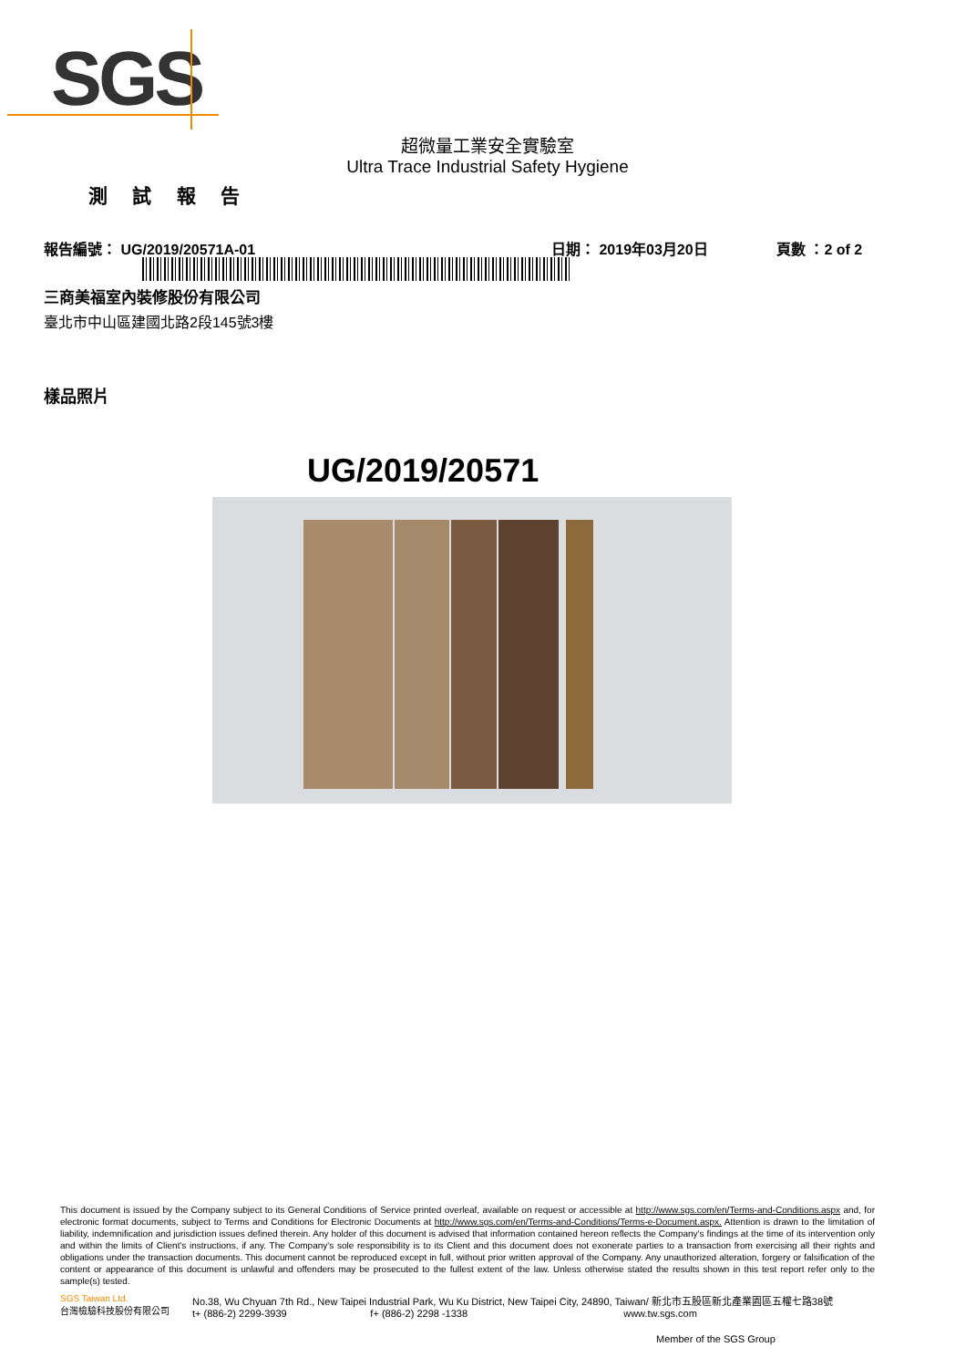SGS
超微量工業安全實驗室
Ultra Trace Industrial Safety Hygiene
測 試 報 告
報告編號： UG/2019/20571A-01 日期： 2019年03月20日 頁數 ：2 of 2
三商美福室內裝修股份有限公司
臺北市中山區建國北路2段145號3樓
樣品照片
UG/2019/20571
This document is issued by the Company subject to its General Conditions of Service printed overleaf, available on request or accessible at http://www.sgs.com/en/Terms-and-Conditions.aspx and, for electronic format documents, subject to Terms and Conditions for Electronic Documents at http://www.sgs.com/en/Terms-and-Conditions/Terms-e-Document.aspx. Attention is drawn to the limitation of liability, indemnification and jurisdiction issues defined therein. Any holder of this document is advised that information contained hereon reflects the Company's findings at the time of its intervention only and within the limits of Client's instructions, if any. The Company's sole responsibility is to its Client and this document does not exonerate parties to a transaction from exercising all their rights and obligations under the transaction documents. This document cannot be reproduced except in full, without prior written approval of the Company. Any unauthorized alteration, forgery or falsification of the content or appearance of this document is unlawful and offenders may be prosecuted to the fullest extent of the law. Unless otherwise stated the results shown in this test report refer only to the sample(s) tested.
SGS Taiwan Ltd.
台灣檢驗科技股份有限公司
No.38, Wu Chyuan 7th Rd., New Taipei Industrial Park, Wu Ku District, New Taipei City, 24890, Taiwan/ 新北市五股區新北產業園區五權七路38號
t+ (886-2) 2299-3939 f+ (886-2) 2298 -1338 www.tw.sgs.com
Member of the SGS Group